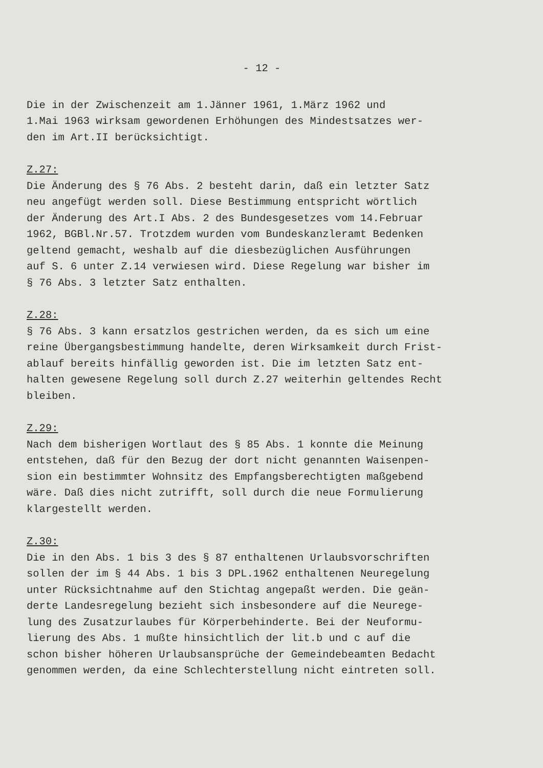- 12 -
Die in der Zwischenzeit am 1.Jänner 1961, 1.März 1962 und 1.Mai 1963 wirksam gewordenen Erhöhungen des Mindestsatzes wer- den im Art.II berücksichtigt.
Z.27:
Die Änderung des § 76 Abs. 2 besteht darin, daß ein letzter Satz neu angefügt werden soll. Diese Bestimmung entspricht wörtlich der Änderung des Art.I Abs. 2 des Bundesgesetzes vom 14.Februar 1962, BGBl.Nr.57. Trotzdem wurden vom Bundeskanzleramt Bedenken geltend gemacht, weshalb auf die diesbezüglichen Ausführungen auf S. 6 unter Z.14 verwiesen wird. Diese Regelung war bisher im § 76 Abs. 3 letzter Satz enthalten.
Z.28:
§ 76 Abs. 3 kann ersatzlos gestrichen werden, da es sich um eine reine Übergangsbestimmung handelte, deren Wirksamkeit durch Frist- ablauf bereits hinfällig geworden ist. Die im letzten Satz ent- halten gewesene Regelung soll durch Z.27 weiterhin geltendes Recht bleiben.
Z.29:
Nach dem bisherigen Wortlaut des § 85 Abs. 1 konnte die Meinung entstehen, daß für den Bezug der dort nicht genannten Waisenpen- sion ein bestimmter Wohnsitz des Empfangsberechtigten maßgebend wäre. Daß dies nicht zutrifft, soll durch die neue Formulierung klargestellt werden.
Z.30:
Die in den Abs. 1 bis 3 des § 87 enthaltenen Urlaubsvorschriften sollen der im § 44 Abs. 1 bis 3 DPL.1962 enthaltenen Neuregelung unter Rücksichtnahme auf den Stichtag angepaßt werden. Die geän- derte Landesregelung bezieht sich insbesondere auf die Neurege- lung des Zusatzurlaubes für Körperbehinderte. Bei der Neuformu- lierung des Abs. 1 mußte hinsichtlich der lit.b und c auf die schon bisher höheren Urlaubsansprüche der Gemeindebeamten Bedacht genommen werden, da eine Schlechterstellung nicht eintreten soll.